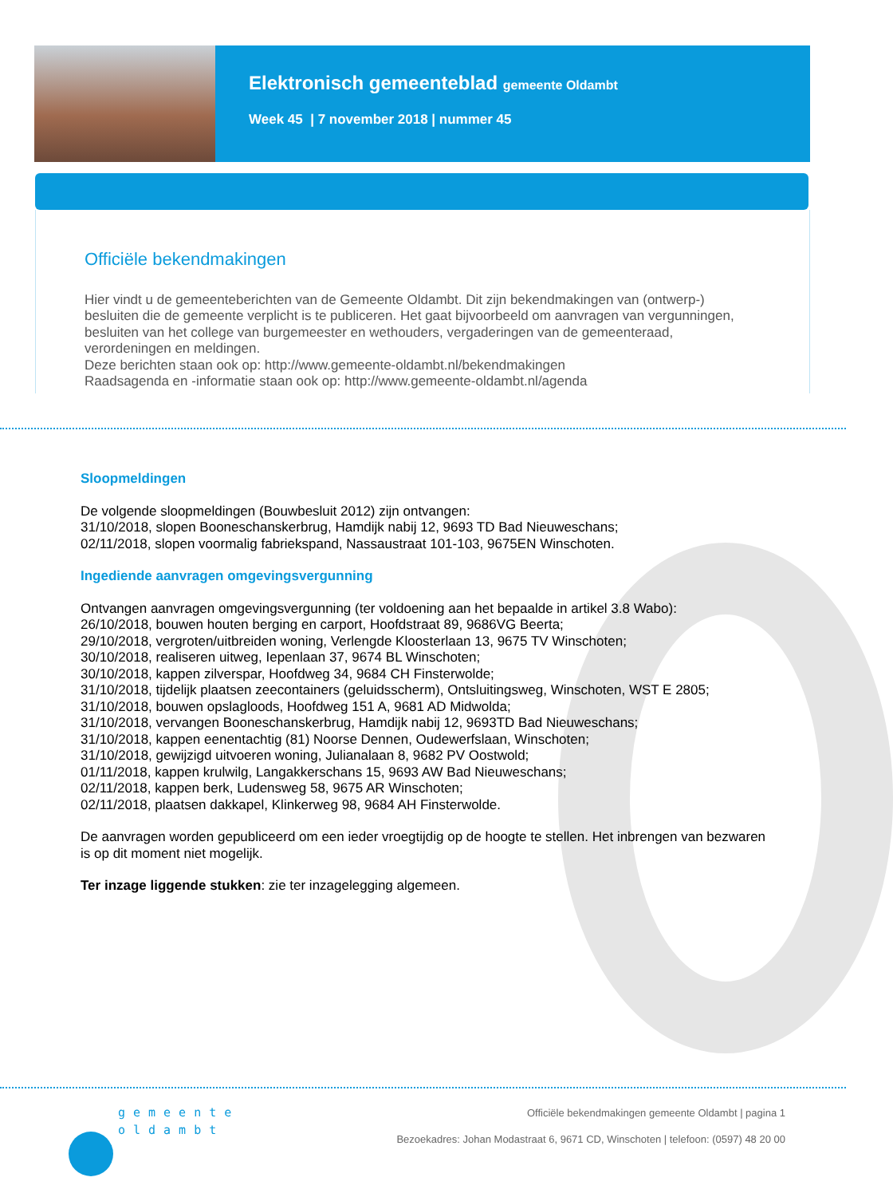Elektronisch gemeenteblad gemeente Oldambt
Week 45 | 7 november 2018 | nummer 45
Officiële bekendmakingen
Hier vindt u de gemeenteberichten van de Gemeente Oldambt. Dit zijn bekendmakingen van (ontwerp-) besluiten die de gemeente verplicht is te publiceren. Het gaat bijvoorbeeld om aanvragen van vergunningen, besluiten van het college van burgemeester en wethouders, vergaderingen van de gemeenteraad, verordeningen en meldingen.
Deze berichten staan ook op: http://www.gemeente-oldambt.nl/bekendmakingen
Raadsagenda en -informatie staan ook op: http://www.gemeente-oldambt.nl/agenda
Sloopmeldingen
De volgende sloopmeldingen (Bouwbesluit 2012) zijn ontvangen:
31/10/2018, slopen Booneschanskerbrug, Hamdijk nabij 12, 9693 TD Bad Nieuweschans;
02/11/2018, slopen voormalig fabriekspand, Nassaustraat 101-103, 9675EN Winschoten.
Ingediende aanvragen omgevingsvergunning
Ontvangen aanvragen omgevingsvergunning (ter voldoening aan het bepaalde in artikel 3.8 Wabo):
26/10/2018, bouwen houten berging en carport, Hoofdstraat 89, 9686VG Beerta;
29/10/2018, vergroten/uitbreiden woning, Verlengde Kloosterlaan 13, 9675 TV Winschoten;
30/10/2018, realiseren uitweg, Iepenlaan 37, 9674 BL Winschoten;
30/10/2018, kappen zilverspar, Hoofdweg 34, 9684 CH Finsterwolde;
31/10/2018, tijdelijk plaatsen zeecontainers (geluidsscherm), Ontsluitingsweg, Winschoten, WST E 2805;
31/10/2018, bouwen opslagloods, Hoofdweg 151 A, 9681 AD Midwolda;
31/10/2018, vervangen Booneschanskerbrug, Hamdijk nabij 12, 9693TD Bad Nieuweschans;
31/10/2018, kappen eenentachtig (81) Noorse Dennen, Oudewerfslaan, Winschoten;
31/10/2018, gewijzigd uitvoeren woning, Julianalaan 8, 9682 PV Oostwold;
01/11/2018, kappen krulwilg, Langakkerschans 15, 9693 AW Bad Nieuweschans;
02/11/2018, kappen berk, Ludensweg 58, 9675 AR Winschoten;
02/11/2018, plaatsen dakkapel, Klinkerweg 98, 9684 AH Finsterwolde.
De aanvragen worden gepubliceerd om een ieder vroegtijdig op de hoogte te stellen. Het inbrengen van bezwaren is op dit moment niet mogelijk.
Ter inzage liggende stukken: zie ter inzagelegging algemeen.
gemeente
oldambt
Officiële bekendmakingen gemeente Oldambt | pagina 1
Bezoekadres: Johan Modastraat 6, 9671 CD, Winschoten | telefoon: (0597) 48 20 00